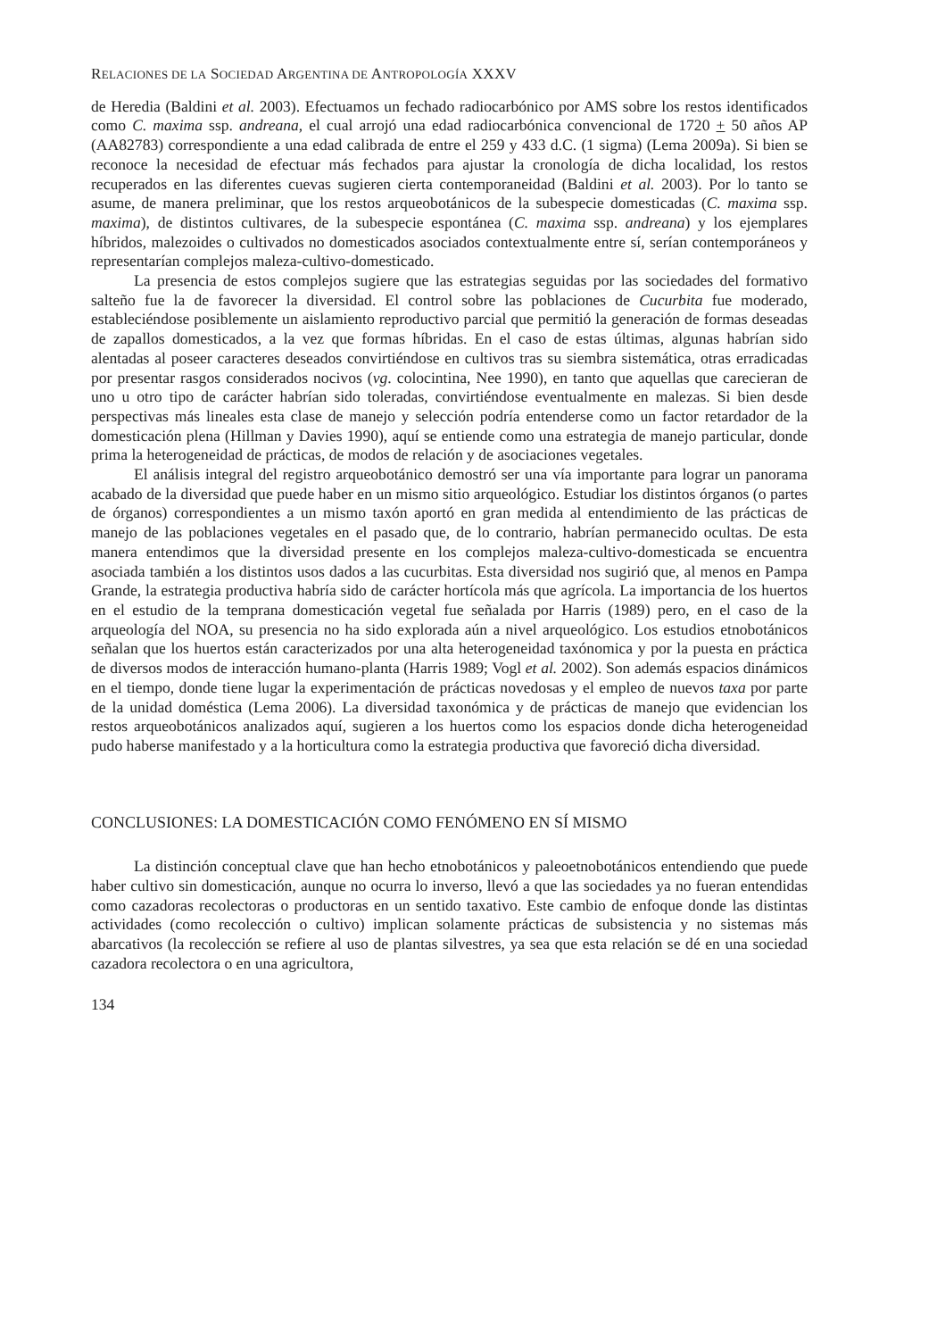RELACIONES DE LA SOCIEDAD ARGENTINA DE ANTROPOLOGÍA XXXV
de Heredia (Baldini et al. 2003). Efectuamos un fechado radiocarbónico por AMS sobre los restos identificados como C. maxima ssp. andreana, el cual arrojó una edad radiocarbónica convencional de 1720 + 50 años AP (AA82783) correspondiente a una edad calibrada de entre el 259 y 433 d.C. (1 sigma) (Lema 2009a). Si bien se reconoce la necesidad de efectuar más fechados para ajustar la cronología de dicha localidad, los restos recuperados en las diferentes cuevas sugieren cierta contemporaneidad (Baldini et al. 2003). Por lo tanto se asume, de manera preliminar, que los restos arqueobotánicos de la subespecie domesticadas (C. maxima ssp. maxima), de distintos cultivares, de la subespecie espontánea (C. maxima ssp. andreana) y los ejemplares híbridos, malezoides o cultivados no domesticados asociados contextualmente entre sí, serían contemporáneos y representarían complejos maleza-cultivo-domesticado.
La presencia de estos complejos sugiere que las estrategias seguidas por las sociedades del formativo salteño fue la de favorecer la diversidad. El control sobre las poblaciones de Cucurbita fue moderado, estableciéndose posiblemente un aislamiento reproductivo parcial que permitió la generación de formas deseadas de zapallos domesticados, a la vez que formas híbridas. En el caso de estas últimas, algunas habrían sido alentadas al poseer caracteres deseados convirtiéndose en cultivos tras su siembra sistemática, otras erradicadas por presentar rasgos considerados nocivos (vg. colocintina, Nee 1990), en tanto que aquellas que carecieran de uno u otro tipo de carácter habrían sido toleradas, convirtiéndose eventualmente en malezas. Si bien desde perspectivas más lineales esta clase de manejo y selección podría entenderse como un factor retardador de la domesticación plena (Hillman y Davies 1990), aquí se entiende como una estrategia de manejo particular, donde prima la heterogeneidad de prácticas, de modos de relación y de asociaciones vegetales.
El análisis integral del registro arqueobotánico demostró ser una vía importante para lograr un panorama acabado de la diversidad que puede haber en un mismo sitio arqueológico. Estudiar los distintos órganos (o partes de órganos) correspondientes a un mismo taxón aportó en gran medida al entendimiento de las prácticas de manejo de las poblaciones vegetales en el pasado que, de lo contrario, habrían permanecido ocultas. De esta manera entendimos que la diversidad presente en los complejos maleza-cultivo-domesticada se encuentra asociada también a los distintos usos dados a las cucurbitas. Esta diversidad nos sugirió que, al menos en Pampa Grande, la estrategia productiva habría sido de carácter hortícola más que agrícola. La importancia de los huertos en el estudio de la temprana domesticación vegetal fue señalada por Harris (1989) pero, en el caso de la arqueología del NOA, su presencia no ha sido explorada aún a nivel arqueológico. Los estudios etnobotánicos señalan que los huertos están caracterizados por una alta heterogeneidad taxónomica y por la puesta en práctica de diversos modos de interacción humano-planta (Harris 1989; Vogl et al. 2002). Son además espacios dinámicos en el tiempo, donde tiene lugar la experimentación de prácticas novedosas y el empleo de nuevos taxa por parte de la unidad doméstica (Lema 2006). La diversidad taxonómica y de prácticas de manejo que evidencian los restos arqueobotánicos analizados aquí, sugieren a los huertos como los espacios donde dicha heterogeneidad pudo haberse manifestado y a la horticultura como la estrategia productiva que favoreció dicha diversidad.
CONCLUSIONES: LA DOMESTICACIÓN COMO FENÓMENO EN SÍ MISMO
La distinción conceptual clave que han hecho etnobotánicos y paleoetnobotánicos entendiendo que puede haber cultivo sin domesticación, aunque no ocurra lo inverso, llevó a que las sociedades ya no fueran entendidas como cazadoras recolectoras o productoras en un sentido taxativo. Este cambio de enfoque donde las distintas actividades (como recolección o cultivo) implican solamente prácticas de subsistencia y no sistemas más abarcativos (la recolección se refiere al uso de plantas silvestres, ya sea que esta relación se dé en una sociedad cazadora recolectora o en una agricultora,
134